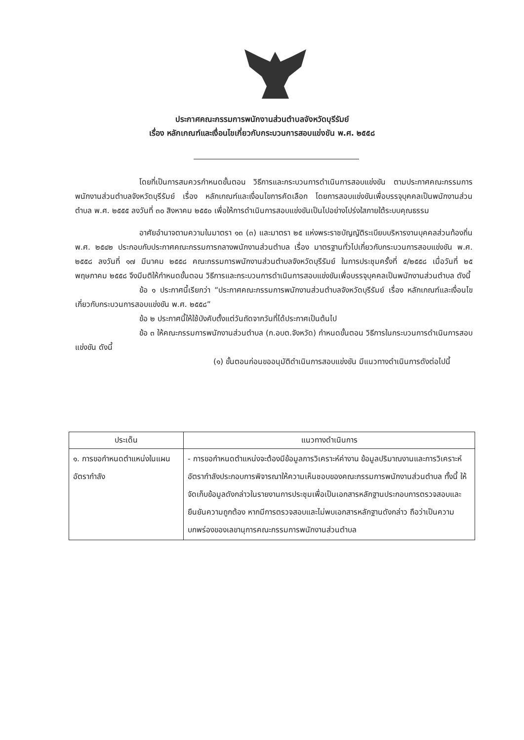ประกาศคณะกรรมการพนักงานส่วนตำบลจังหวัดบุรีรัมย์
เรื่อง หลักเกณฑ์และเงื่อนไขเกี่ยวกับกระบวนการสอบแข่งขัน พ.ศ. ๒๕๕๘
โดยที่เป็นการสมควรกำหนดขั้นตอน วิธีการและกระบวนการดำเนินการสอบแข่งขัน ตามประกาศคณะกรรมการพนักงานส่วนตำบลจังหวัดบุรีรัมย์ เรื่อง หลักเกณฑ์และเงื่อนไขการคัดเลือก โดยการสอบแข่งขันเพื่อบรรจุบุคคลเป็นพนักงานส่วนตำบล พ.ศ. ๒๕๕๕ ลงวันที่ ๓๐ สิงหาคม ๒๕๕๐ เพื่อให้การดำเนินการสอบแข่งขันเป็นไปอย่างโปร่งใสภายใต้ระบบคุณธรรม
อาศัยอำนาจตามความในมาตรา ๑๓ (๓) และมาตรา ๒๕ แห่งพระราชบัญญัติระเบียบบริหารงานบุคคลส่วนท้องถิ่น พ.ศ. ๒๕๔๒ ประกอบกับประกาศคณะกรรมการกลางพนักงานส่วนตำบล เรื่อง มาตรฐานทั่วไปเกี่ยวกับกระบวนการสอบแข่งขัน พ.ศ. ๒๕๕๘ ลงวันที่ ๑๗ มีนาคม ๒๕๕๘ คณะกรรมการพนักงานส่วนตำบลจังหวัดบุรีรัมย์ ในการประชุมครั้งที่ ๕/๒๕๕๘ เมื่อวันที่ ๒๕ พฤษภาคม ๒๕๕๘ จึงมีมติให้กำหนดขั้นตอน วิธีการและกระบวนการดำเนินการสอบแข่งขันเพื่อบรรจุบุคคลเป็นพนักงานส่วนตำบล ดังนี้
ข้อ ๑ ประกาศนี้เรียกว่า “ประกาศคณะกรรมการพนักงานส่วนตำบลจังหวัดบุรีรัมย์ เรื่อง หลักเกณฑ์และเงื่อนไขเกี่ยวกับกระบวนการสอบแข่งขัน พ.ศ. ๒๕๕๘”
ข้อ ๒ ประกาศนี้ให้ใช้บังคับตั้งแต่วันถัดจากวันที่ได้ประกาศเป็นต้นไป
ข้อ ๓ ให้คณะกรรมการพนักงานส่วนตำบล (ก.อบต.จังหวัด) กำหนดขั้นตอน วิธีการในกระบวนการดำเนินการสอบแข่งขัน ดังนี้
(๑) ขั้นตอนก่อนขออนุมัติดำเนินการสอบแข่งขัน มีแนวทางดำเนินการดังต่อไปนี้
| ประเด็น | แนวทางดำเนินการ |
| --- | --- |
| ๑. การขอกำหนดตำแหน่งในแผนอัตรากำลัง | - การขอกำหนดตำแหน่งจะต้องมีข้อมูลการวิเคราะห์ค่างาน ข้อมูลปริมาณงานและการวิเคราะห์อัตรากำลังประกอบการพิจารณาให้ความเห็นชอบของคณะกรรมการพนักงานส่วนตำบล ทั้งนี้ ให้จัดเก็บข้อมูลดังกล่าวในรายงานการประชุมเพื่อเป็นเอกสารหลักฐานประกอบการตรวจสอบและยืนยันความถูกต้อง หากมีการตรวจสอบและไม่พบเอกสารหลักฐานดังกล่าว ถือว่าเป็นความบกพร่องของเลขานุการคณะกรรมการพนักงานส่วนตำบล |